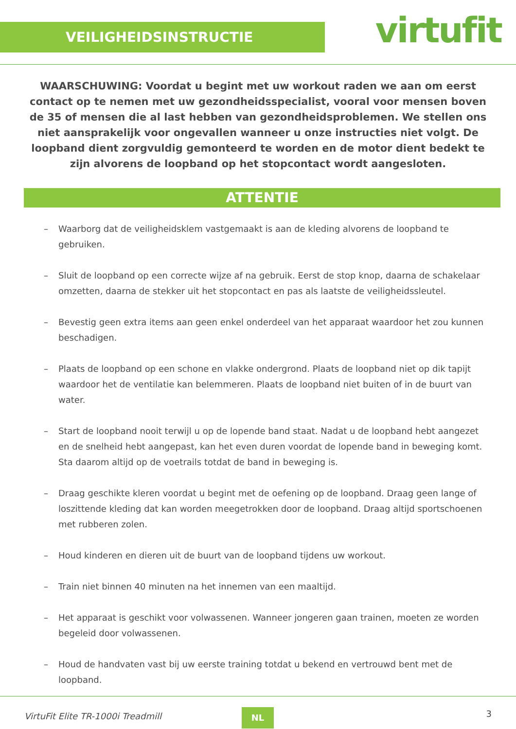VEILIGHEIDSINSTRUCTIE virtufit
WAARSCHUWING: Voordat u begint met uw workout raden we aan om eerst contact op te nemen met uw gezondheidsspecialist, vooral voor mensen boven de 35 of mensen die al last hebben van gezondheidsproblemen. We stellen ons niet aansprakelijk voor ongevallen wanneer u onze instructies niet volgt. De loopband dient zorgvuldig gemonteerd te worden en de motor dient bedekt te zijn alvorens de loopband op het stopcontact wordt aangesloten.
ATTENTIE
– Waarborg dat de veiligheidsklem vastgemaakt is aan de kleding alvorens de loopband te gebruiken.
– Sluit de loopband op een correcte wijze af na gebruik. Eerst de stop knop, daarna de schakelaar omzetten, daarna de stekker uit het stopcontact en pas als laatste de veiligheidssleutel.
– Bevestig geen extra items aan geen enkel onderdeel van het apparaat waardoor het zou kunnen beschadigen.
– Plaats de loopband op een schone en vlakke ondergrond. Plaats de loopband niet op dik tapijt waardoor het de ventilatie kan belemmeren. Plaats de loopband niet buiten of in de buurt van water.
– Start de loopband nooit terwijl u op de lopende band staat. Nadat u de loopband hebt aangezet en de snelheid hebt aangepast, kan het even duren voordat de lopende band in beweging komt. Sta daarom altijd op de voetrails totdat de band in beweging is.
– Draag geschikte kleren voordat u begint met de oefening op de loopband. Draag geen lange of loszittende kleding dat kan worden meegetrokken door de loopband. Draag altijd sportschoenen met rubberen zolen.
– Houd kinderen en dieren uit de buurt van de loopband tijdens uw workout.
– Train niet binnen 40 minuten na het innemen van een maaltijd.
– Het apparaat is geschikt voor volwassenen. Wanneer jongeren gaan trainen, moeten ze worden begeleid door volwassenen.
– Houd de handvaten vast bij uw eerste training totdat u bekend en vertrouwd bent met de loopband.
VirtuFit Elite TR-1000i Treadmill NL 3